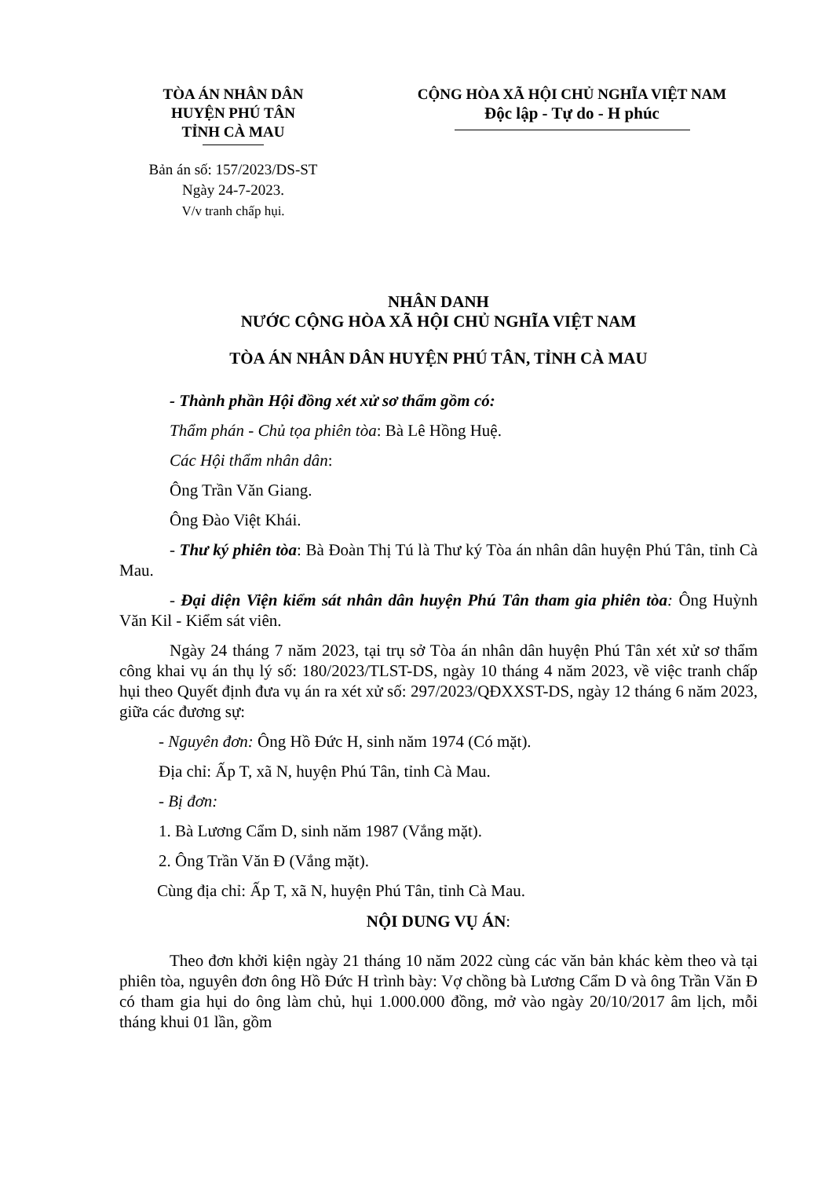TÒA ÁN NHÂN DÂN
HUYỆN PHÚ TÂN
TỈNH CÀ MAU
CỘNG HÒA XÃ HỘI CHỦ NGHĨA VIỆT NAM
Độc lập - Tự do - H phúc
Bản án số: 157/2023/DS-ST
Ngày 24-7-2023.
V/v tranh chấp hụi.
NHÂN DANH
NƯỚC CỘNG HÒA XÃ HỘI CHỦ NGHĨA VIỆT NAM
TÒA ÁN NHÂN DÂN HUYỆN PHÚ TÂN, TỈNH CÀ MAU
- Thành phần Hội đồng xét xử sơ thẩm gồm có:
Thẩm phán - Chủ tọa phiên tòa: Bà Lê Hồng Huệ.
Các Hội thẩm nhân dân:
Ông Trần Văn Giang.
Ông Đào Việt Khái.
- Thư ký phiên tòa: Bà Đoàn Thị Tú là Thư ký Tòa án nhân dân huyện Phú Tân, tỉnh Cà Mau.
- Đại diện Viện kiểm sát nhân dân huyện Phú Tân tham gia phiên tòa: Ông Huỳnh Văn Kil - Kiểm sát viên.
Ngày 24 tháng 7 năm 2023, tại trụ sở Tòa án nhân dân huyện Phú Tân xét xử sơ thẩm công khai vụ án thụ lý số: 180/2023/TLST-DS, ngày 10 tháng 4 năm 2023, về việc tranh chấp hụi theo Quyết định đưa vụ án ra xét xử số: 297/2023/QĐXXST-DS, ngày 12 tháng 6 năm 2023, giữa các đương sự:
- Nguyên đơn: Ông Hồ Đức H, sinh năm 1974 (Có mặt).
Địa chỉ: Ấp T, xã N, huyện Phú Tân, tỉnh Cà Mau.
- Bị đơn:
1. Bà Lương Cẩm D, sinh năm 1987 (Vắng mặt).
2. Ông Trần Văn Đ (Vắng mặt).
Cùng địa chỉ: Ấp T, xã N, huyện Phú Tân, tỉnh Cà Mau.
NỘI DUNG VỤ ÁN:
Theo đơn khởi kiện ngày 21 tháng 10 năm 2022 cùng các văn bản khác kèm theo và tại phiên tòa, nguyên đơn ông Hồ Đức H trình bày: Vợ chồng bà Lương Cẩm D và ông Trần Văn Đ có tham gia hụi do ông làm chủ, hụi 1.000.000 đồng, mở vào ngày 20/10/2017 âm lịch, mỗi tháng khui 01 lần, gồm